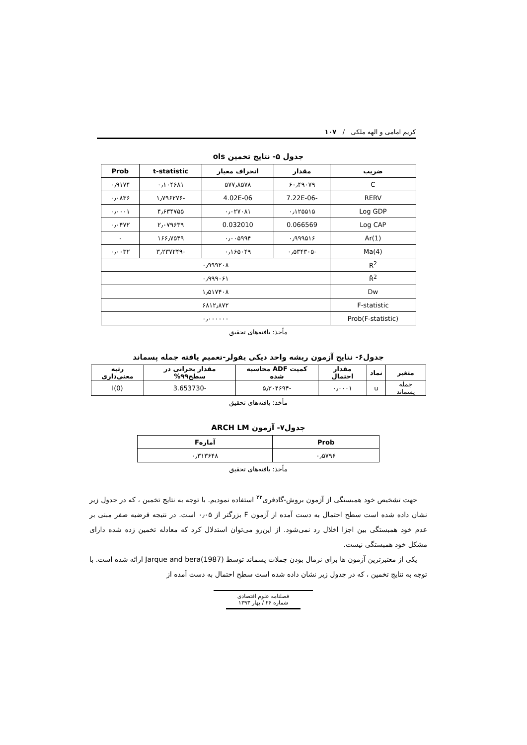کریم امامی و الهه ملکی / ۱۰۷
جدول ۵- نتایج تخمین ols
| ضریب | مقدار | انحراف معیار | t-statistic | Prob |
| --- | --- | --- | --- | --- |
| C | ۶۰٫۴۹۰۷۹ | ۵۷۷٫۸۵۷۸ | ۰٫۱۰۴۶۸۱ | ۰٫۹۱۷۴ |
| RERV | -7.22E-06 | 4.02E-06 | -۱٫۷۹۶۲۷۶ | ۰٫۰۸۳۶ |
| Log GDP | ۰٫۱۲۵۵۱۵ | ۰٫۰۲۷۰۸۱ | ۴٫۶۳۴۷۵۵ | ۰٫۰۰۰۱ |
| Log CAP | 0.066569 | 0.032010 | ۲٫۰۷۹۶۳۹ | ۰٫۰۴۷۲ |
| Ar(1) | ۰٫۹۹۹۵۱۶ | ۰٫۰۰۵۹۹۴ | ۱۶۶٫۷۵۴۹ | ۰ |
| Ma(4) | -۰٫۵۳۴۳۰۵ | ۰٫۱۶۵۰۴۹ | -۳٫۲۳۷۲۴۹ | ۰٫۰۰۳۲ |
| R<sup>2</sup> | ۰٫۹۹۹۲۰۸ | | | |
| R̄<sup>2</sup> | ۰٫۹۹۹۰۶۱ | | | |
| Dw | ۱٫۵۱۷۴۰۸ | | | |
| F-statistic | ۶۸۱۲٫۸۷۲ | | | |
| Prob(F-statistic) | ۰٫۰۰۰۰۰۰ | | | |
مأخذ: یافته‌های تحقیق
جدول۶- نتایج آزمون ریشه واحد دیکی یفولر-تعمیم یافته جمله پسماند
| متغیر | نماد | مقدار احتمال | کمیت ADF محاسبه شده | مقدار بحرانی در سطح۹۹% | رتبه معنی‌داری |
| --- | --- | --- | --- | --- | --- |
| جمله پسماند | u | ۰٫۰۰۰۱ | -۵٫۳۰۴۶۹۴ | -3.653730 | I(0) |
مأخذ: یافته‌های تحقیق
جدول۷- آزمون ARCH LM
| Prob | آمارهF |
| --- | --- |
| ۰٫۵۷۹۶ | ۰٫۳۱۳۶۴۸ |
مأخذ: یافته‌های تحقیق
جهت تشخیص خود همبستگی از آزمون بروش-گادفری<sup>۲۲</sup> استفاده نمودیم. با توجه به نتایج تخمین ، که در جدول زیر نشان داده شده است سطح احتمال به دست آمده از آزمون F بزرگتر از ۰٫۰۵ است. در نتیجه فرضیه صفر مبنی بر عدم خود همبستگی بین اجزا اخلال رد نمی‌شود. از این‌رو می‌توان استدلال کرد که معادله تخمین زده شده دارای مشکل خود همبستگی نیست.
یکی از معتبرترین آزمون ها برای نرمال بودن جملات پسماند توسط Jarque and bera(1987) ارائه شده است. با توجه به نتایج تخمین ، که در جدول زیر نشان داده شده است سطح احتمال به دست آمده از
فصلنامه علوم اقتصادی
شماره ۲۶ / بهار ۱۳۹۳